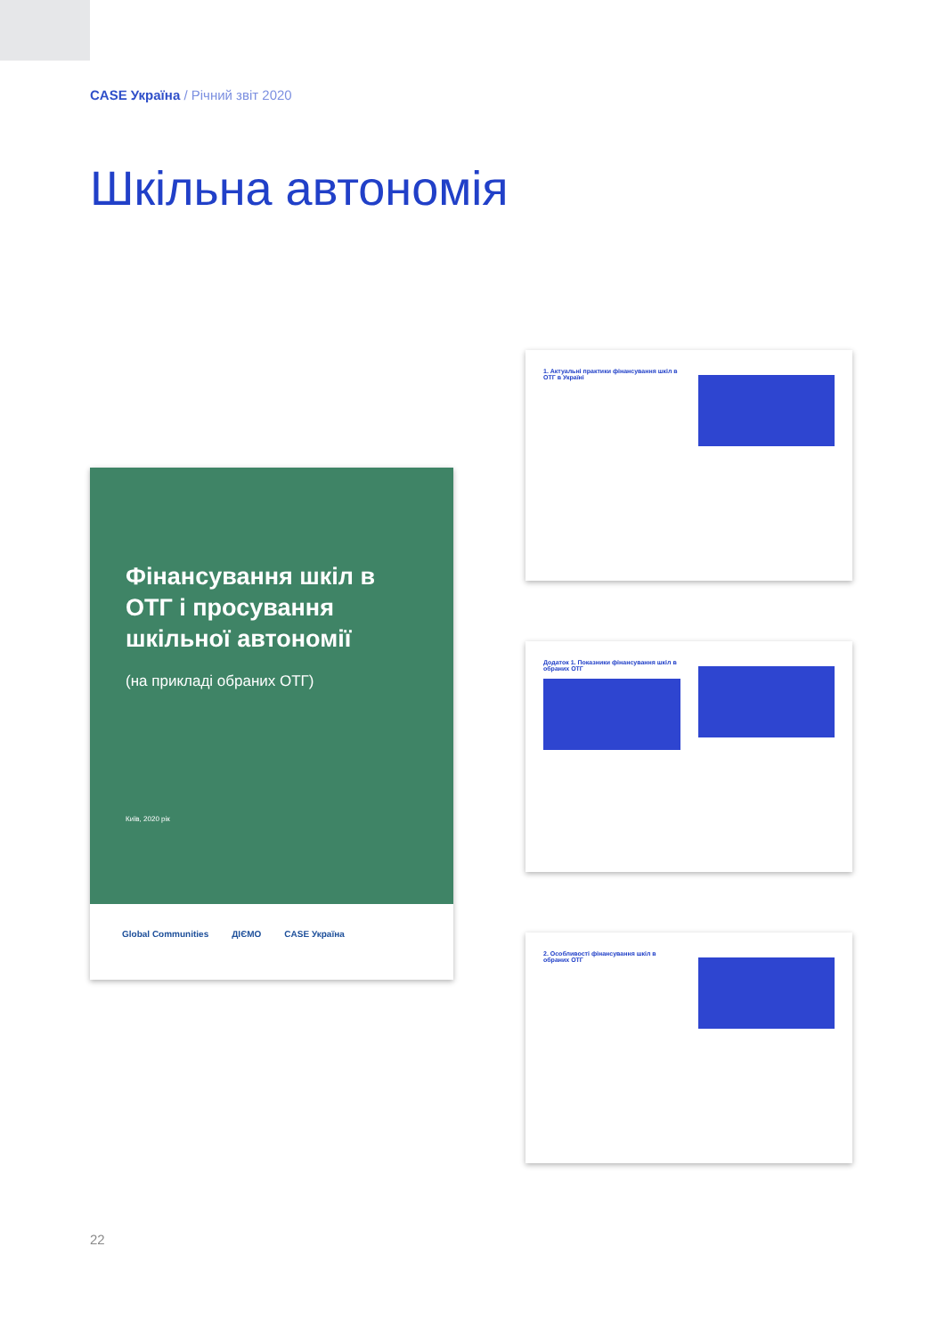CASE Україна / Річний звіт 2020
Шкільна автономія
Фінансування шкіл в ОТГ і просування шкільної автономії
(на прикладі обраних ОТГ)
Київ, 2020 рік
Global Communities ДІЄМО CASE Україна
1. Актуальні практики фінансування шкіл в ОТГ в Україні
Додаток 1. Показники фінансування шкіл в обраних ОТГ
2. Особливості фінансування шкіл в обраних ОТГ
22